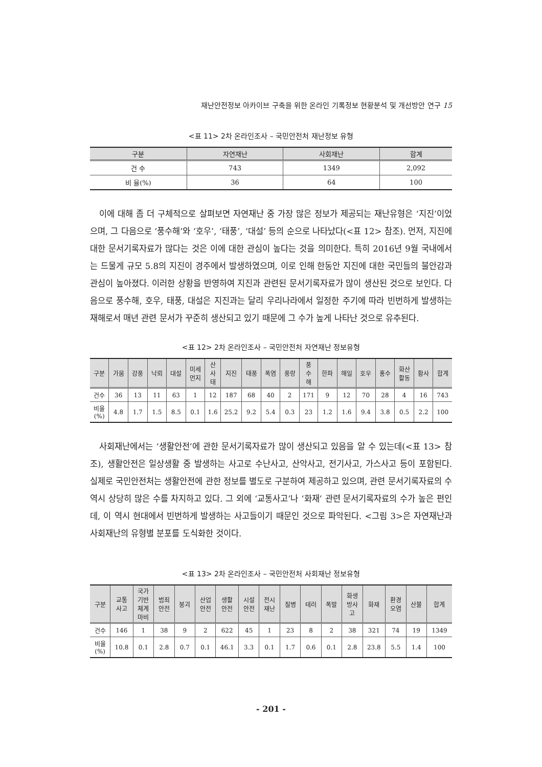재난안전정보 아카이브 구축을 위한 온라인 기록정보 현황분석 및 개선방안 연구 15
<표 11> 2차 온라인조사 – 국민안전처 재난정보 유형
| 구분 | 자연재난 | 사회재난 | 합계 |
| --- | --- | --- | --- |
| 건 수 | 743 | 1349 | 2,092 |
| 비 율(%) | 36 | 64 | 100 |
이에 대해 좀 더 구체적으로 살펴보면 자연재난 중 가장 많은 정보가 제공되는 재난유형은 ‘지진’이었으며, 그 다음으로 ‘풍수해’와 ‘호우’, ‘태풍’, ‘대설’ 등의 순으로 나타났다(<표 12> 참조). 먼저, 지진에 대한 문서기록자료가 많다는 것은 이에 대한 관심이 높다는 것을 의미한다. 특히 2016년 9월 국내에서는 드물게 규모 5.8의 지진이 경주에서 발생하였으며, 이로 인해 한동안 지진에 대한 국민들의 불안감과 관심이 높아졌다. 이러한 상황을 반영하여 지진과 관련된 문서기록자료가 많이 생산된 것으로 보인다. 다음으로 풍수해, 호우, 태풍, 대설은 지진과는 달리 우리나라에서 일정한 주기에 따라 빈번하게 발생하는 재해로서 매년 관련 문서가 꾸준히 생산되고 있기 때문에 그 수가 높게 나타난 것으로 유추된다.
<표 12> 2차 온라인조사 – 국민안전처 자연재난 정보유형
| 구분 | 가뭄 | 강풍 | 낙뢰 | 대설 | 미세 먼지 | 산 사 태 | 지진 | 태풍 | 폭염 | 풍랑 | 풍 수 해 | 한파 | 해일 | 호우 | 홍수 | 화산 활동 | 황사 | 합계 |
| --- | --- | --- | --- | --- | --- | --- | --- | --- | --- | --- | --- | --- | --- | --- | --- | --- | --- | --- |
| 건수 | 36 | 13 | 11 | 63 | 1 | 12 | 187 | 68 | 40 | 2 | 171 | 9 | 12 | 70 | 28 | 4 | 16 | 743 |
| 비율 (%) | 4.8 | 1.7 | 1.5 | 8.5 | 0.1 | 1.6 | 25.2 | 9.2 | 5.4 | 0.3 | 23 | 1.2 | 1.6 | 9.4 | 3.8 | 0.5 | 2.2 | 100 |
사회재난에서는 ‘생활안전’에 관한 문서기록자료가 많이 생산되고 있음을 알 수 있는데(<표 13> 참조), 생활안전은 일상생활 중 발생하는 사고로 수난사고, 산악사고, 전기사고, 가스사고 등이 포함된다. 실제로 국민안전처는 생활안전에 관한 정보를 별도로 구분하여 제공하고 있으며, 관련 문서기록자료의 수 역시 상당히 많은 수를 차지하고 있다. 그 외에 ‘교통사고’나 ‘화재’ 관련 문서기록자료의 수가 높은 편인데, 이 역시 현대에서 빈번하게 발생하는 사고들이기 때문인 것으로 파악된다. <그림 3>은 자연재난과 사회재난의 유형별 분포를 도식화한 것이다.
<표 13> 2차 온라인조사 – 국민안전처 사회재난 정보유형
| 구분 | 교통 사고 | 국가 기반 체계 마비 | 범죄 안전 | 붕괴 | 산업 안전 | 생활 안전 | 시설 안전 | 전시 재난 | 질병 | 테러 | 폭발 | 화생 방사 고 | 화재 | 환경 오염 | 산불 | 합계 |
| --- | --- | --- | --- | --- | --- | --- | --- | --- | --- | --- | --- | --- | --- | --- | --- | --- |
| 건수 | 146 | 1 | 38 | 9 | 2 | 622 | 45 | 1 | 23 | 8 | 2 | 38 | 321 | 74 | 19 | 1349 |
| 비율 (%) | 10.8 | 0.1 | 2.8 | 0.7 | 0.1 | 46.1 | 3.3 | 0.1 | 1.7 | 0.6 | 0.1 | 2.8 | 23.8 | 5.5 | 1.4 | 100 |
- 201 -